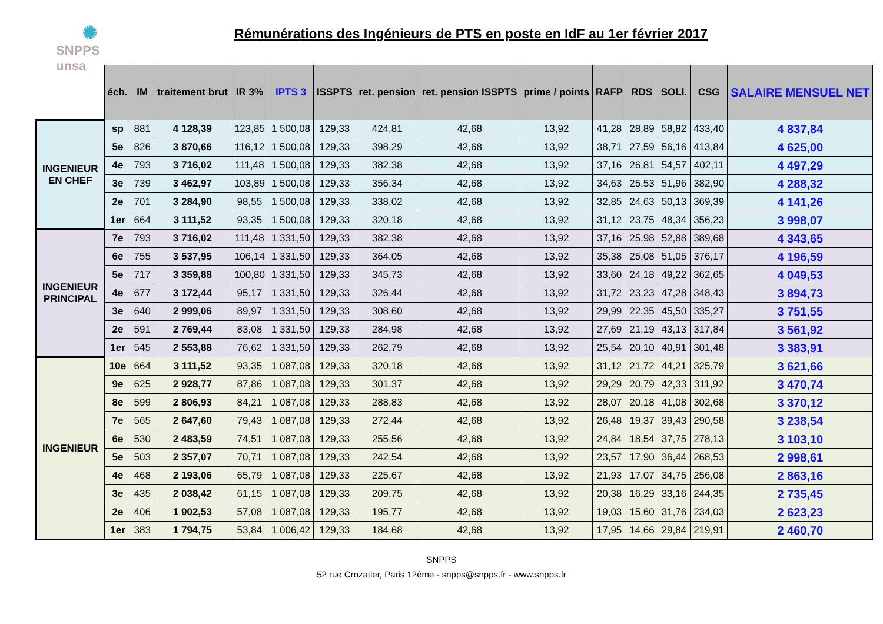✺
SNPPS unsa
Rémunérations des Ingénieurs de PTS en poste en IdF au 1er février 2017
| | éch. | IM | traitement brut | IR 3% | IPTS 3 | ISSPTS | ret. pension | ret. pension ISSPTS | prime / points | RAFP | RDS | SOLI. | CSG | SALAIRE MENSUEL NET |
| INGENIEUR EN CHEF | sp | 881 | 4 128,39 | 123,85 | 1 500,08 | 129,33 | 424,81 | 42,68 | 13,92 | 41,28 | 28,89 | 58,82 | 433,40 | 4 837,84 |
| | 5e | 826 | 3 870,66 | 116,12 | 1 500,08 | 129,33 | 398,29 | 42,68 | 13,92 | 38,71 | 27,59 | 56,16 | 413,84 | 4 625,00 |
| | 4e | 793 | 3 716,02 | 111,48 | 1 500,08 | 129,33 | 382,38 | 42,68 | 13,92 | 37,16 | 26,81 | 54,57 | 402,11 | 4 497,29 |
| | 3e | 739 | 3 462,97 | 103,89 | 1 500,08 | 129,33 | 356,34 | 42,68 | 13,92 | 34,63 | 25,53 | 51,96 | 382,90 | 4 288,32 |
| | 2e | 701 | 3 284,90 | 98,55 | 1 500,08 | 129,33 | 338,02 | 42,68 | 13,92 | 32,85 | 24,63 | 50,13 | 369,39 | 4 141,26 |
| | 1er | 664 | 3 111,52 | 93,35 | 1 500,08 | 129,33 | 320,18 | 42,68 | 13,92 | 31,12 | 23,75 | 48,34 | 356,23 | 3 998,07 |
| INGENIEUR PRINCIPAL | 7e | 793 | 3 716,02 | 111,48 | 1 331,50 | 129,33 | 382,38 | 42,68 | 13,92 | 37,16 | 25,98 | 52,88 | 389,68 | 4 343,65 |
| | 6e | 755 | 3 537,95 | 106,14 | 1 331,50 | 129,33 | 364,05 | 42,68 | 13,92 | 35,38 | 25,08 | 51,05 | 376,17 | 4 196,59 |
| | 5e | 717 | 3 359,88 | 100,80 | 1 331,50 | 129,33 | 345,73 | 42,68 | 13,92 | 33,60 | 24,18 | 49,22 | 362,65 | 4 049,53 |
| | 4e | 677 | 3 172,44 | 95,17 | 1 331,50 | 129,33 | 326,44 | 42,68 | 13,92 | 31,72 | 23,23 | 47,28 | 348,43 | 3 894,73 |
| | 3e | 640 | 2 999,06 | 89,97 | 1 331,50 | 129,33 | 308,60 | 42,68 | 13,92 | 29,99 | 22,35 | 45,50 | 335,27 | 3 751,55 |
| | 2e | 591 | 2 769,44 | 83,08 | 1 331,50 | 129,33 | 284,98 | 42,68 | 13,92 | 27,69 | 21,19 | 43,13 | 317,84 | 3 561,92 |
| | 1er | 545 | 2 553,88 | 76,62 | 1 331,50 | 129,33 | 262,79 | 42,68 | 13,92 | 25,54 | 20,10 | 40,91 | 301,48 | 3 383,91 |
| INGENIEUR | 10e | 664 | 3 111,52 | 93,35 | 1 087,08 | 129,33 | 320,18 | 42,68 | 13,92 | 31,12 | 21,72 | 44,21 | 325,79 | 3 621,66 |
| | 9e | 625 | 2 928,77 | 87,86 | 1 087,08 | 129,33 | 301,37 | 42,68 | 13,92 | 29,29 | 20,79 | 42,33 | 311,92 | 3 470,74 |
| | 8e | 599 | 2 806,93 | 84,21 | 1 087,08 | 129,33 | 288,83 | 42,68 | 13,92 | 28,07 | 20,18 | 41,08 | 302,68 | 3 370,12 |
| | 7e | 565 | 2 647,60 | 79,43 | 1 087,08 | 129,33 | 272,44 | 42,68 | 13,92 | 26,48 | 19,37 | 39,43 | 290,58 | 3 238,54 |
| | 6e | 530 | 2 483,59 | 74,51 | 1 087,08 | 129,33 | 255,56 | 42,68 | 13,92 | 24,84 | 18,54 | 37,75 | 278,13 | 3 103,10 |
| | 5e | 503 | 2 357,07 | 70,71 | 1 087,08 | 129,33 | 242,54 | 42,68 | 13,92 | 23,57 | 17,90 | 36,44 | 268,53 | 2 998,61 |
| | 4e | 468 | 2 193,06 | 65,79 | 1 087,08 | 129,33 | 225,67 | 42,68 | 13,92 | 21,93 | 17,07 | 34,75 | 256,08 | 2 863,16 |
| | 3e | 435 | 2 038,42 | 61,15 | 1 087,08 | 129,33 | 209,75 | 42,68 | 13,92 | 20,38 | 16,29 | 33,16 | 244,35 | 2 735,45 |
| | 2e | 406 | 1 902,53 | 57,08 | 1 087,08 | 129,33 | 195,77 | 42,68 | 13,92 | 19,03 | 15,60 | 31,76 | 234,03 | 2 623,23 |
| | 1er | 383 | 1 794,75 | 53,84 | 1 006,42 | 129,33 | 184,68 | 42,68 | 13,92 | 17,95 | 14,66 | 29,84 | 219,91 | 2 460,70 |
SNPPS
52 rue Crozatier, Paris 12ème - snpps@snpps.fr - www.snpps.fr